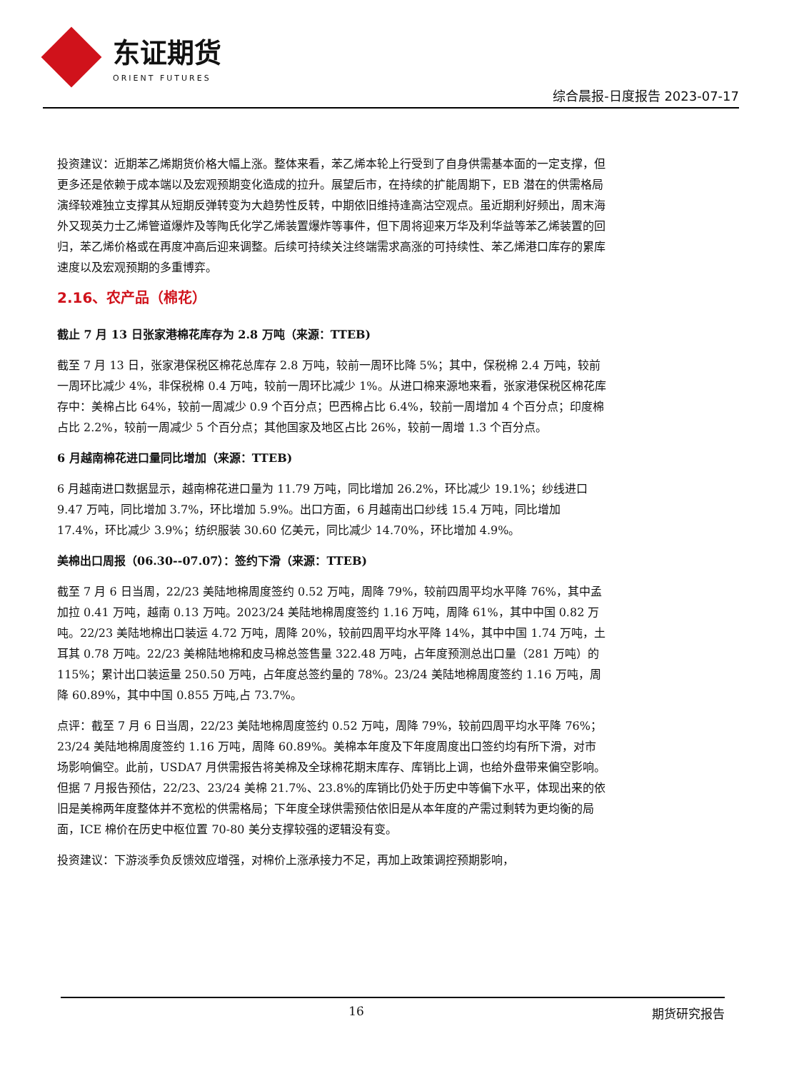东证期货
ORIENT FUTURES
综合晨报-日度报告 2023-07-17
投资建议：近期苯乙烯期货价格大幅上涨。整体来看，苯乙烯本轮上行受到了自身供需基本面的一定支撑，但更多还是依赖于成本端以及宏观预期变化造成的拉升。展望后市，在持续的扩能周期下，EB 潜在的供需格局演绎较难独立支撑其从短期反弹转变为大趋势性反转，中期依旧维持逢高沽空观点。虽近期利好频出，周末海外又现英力士乙烯管道爆炸及等陶氏化学乙烯装置爆炸等事件，但下周将迎来万华及利华益等苯乙烯装置的回归，苯乙烯价格或在再度冲高后迎来调整。后续可持续关注终端需求高涨的可持续性、苯乙烯港口库存的累库速度以及宏观预期的多重博弈。
2.16、农产品（棉花）
截止 7 月 13 日张家港棉花库存为 2.8 万吨（来源：TTEB)
截至 7 月 13 日，张家港保税区棉花总库存 2.8 万吨，较前一周环比降 5%；其中，保税棉 2.4 万吨，较前一周环比减少 4%，非保税棉 0.4 万吨，较前一周环比减少 1%。从进口棉来源地来看，张家港保税区棉花库存中：美棉占比 64%，较前一周减少 0.9 个百分点；巴西棉占比 6.4%，较前一周增加 4 个百分点；印度棉占比 2.2%，较前一周减少 5 个百分点；其他国家及地区占比 26%，较前一周增 1.3 个百分点。
6 月越南棉花进口量同比增加（来源：TTEB)
6 月越南进口数据显示，越南棉花进口量为 11.79 万吨，同比增加 26.2%，环比减少 19.1%；纱线进口 9.47 万吨，同比增加 3.7%，环比增加 5.9%。出口方面，6 月越南出口纱线 15.4 万吨，同比增加 17.4%，环比减少 3.9%；纺织服装 30.60 亿美元，同比减少 14.70%，环比增加 4.9%。
美棉出口周报（06.30--07.07）：签约下滑（来源：TTEB)
截至 7 月 6 日当周，22/23 美陆地棉周度签约 0.52 万吨，周降 79%，较前四周平均水平降 76%，其中孟加拉 0.41 万吨，越南 0.13 万吨。2023/24 美陆地棉周度签约 1.16 万吨，周降 61%，其中中国 0.82 万吨。22/23 美陆地棉出口装运 4.72 万吨，周降 20%，较前四周平均水平降 14%，其中中国 1.74 万吨，土耳其 0.78 万吨。22/23 美棉陆地棉和皮马棉总签售量 322.48 万吨，占年度预测总出口量（281 万吨）的 115%；累计出口装运量 250.50 万吨，占年度总签约量的 78%。23/24 美陆地棉周度签约 1.16 万吨，周降 60.89%，其中中国 0.855 万吨,占 73.7%。
点评：截至 7 月 6 日当周，22/23 美陆地棉周度签约 0.52 万吨，周降 79%，较前四周平均水平降 76%；23/24 美陆地棉周度签约 1.16 万吨，周降 60.89%。美棉本年度及下年度周度出口签约均有所下滑，对市场影响偏空。此前，USDA7 月供需报告将美棉及全球棉花期末库存、库销比上调，也给外盘带来偏空影响。但据 7 月报告预估，22/23、23/24 美棉 21.7%、23.8%的库销比仍处于历史中等偏下水平，体现出来的依旧是美棉两年度整体并不宽松的供需格局；下年度全球供需预估依旧是从本年度的产需过剩转为更均衡的局面，ICE 棉价在历史中枢位置 70-80 美分支撑较强的逻辑没有变。
投资建议：下游淡季负反馈效应增强，对棉价上涨承接力不足，再加上政策调控预期影响，
16 期货研究报告